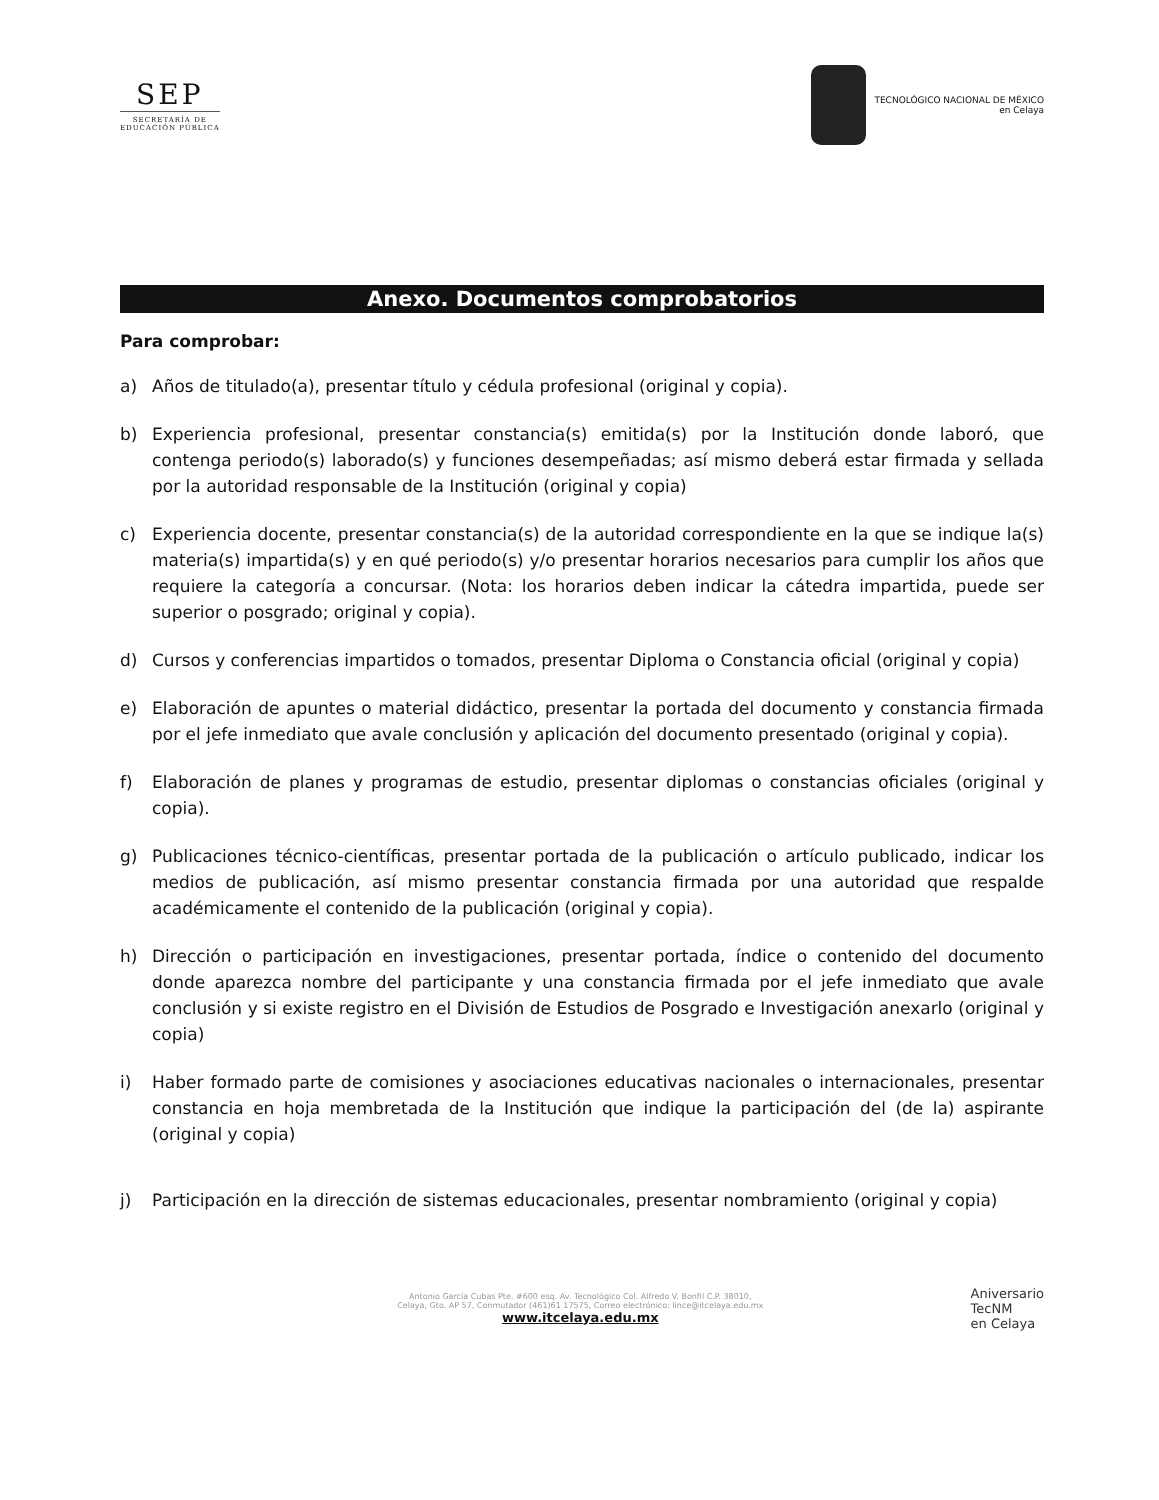SEP
SECRETARÍA DE
EDUCACIÓN PÚBLICA
TECNOLÓGICO NACIONAL DE MÉXICO
en Celaya
Anexo. Documentos comprobatorios
Para comprobar:
a) Años de titulado(a), presentar título y cédula profesional (original y copia).
b) Experiencia profesional, presentar constancia(s) emitida(s) por la Institución donde laboró, que contenga periodo(s) laborado(s) y funciones desempeñadas; así mismo deberá estar firmada y sellada por la autoridad responsable de la Institución (original y copia)
c) Experiencia docente, presentar constancia(s) de la autoridad correspondiente en la que se indique la(s) materia(s) impartida(s) y en qué periodo(s) y/o presentar horarios necesarios para cumplir los años que requiere la categoría a concursar. (Nota: los horarios deben indicar la cátedra impartida, puede ser superior o posgrado; original y copia).
d) Cursos y conferencias impartidos o tomados, presentar Diploma o Constancia oficial (original y copia)
e) Elaboración de apuntes o material didáctico, presentar la portada del documento y constancia firmada por el jefe inmediato que avale conclusión y aplicación del documento presentado (original y copia).
f) Elaboración de planes y programas de estudio, presentar diplomas o constancias oficiales (original y copia).
g) Publicaciones técnico-científicas, presentar portada de la publicación o artículo publicado, indicar los medios de publicación, así mismo presentar constancia firmada por una autoridad que respalde académicamente el contenido de la publicación (original y copia).
h) Dirección o participación en investigaciones, presentar portada, índice o contenido del documento donde aparezca nombre del participante y una constancia firmada por el jefe inmediato que avale conclusión y si existe registro en el División de Estudios de Posgrado e Investigación anexarlo (original y copia)
i) Haber formado parte de comisiones y asociaciones educativas nacionales o internacionales, presentar constancia en hoja membretada de la Institución que indique la participación del (de la) aspirante (original y copia)
j) Participación en la dirección de sistemas educacionales, presentar nombramiento (original y copia)
Antonio García Cubas Pte. #600 esq. Av. Tecnológico Col. Alfredo V. Bonfil C.P. 38010,
Celaya, Gto. AP 57, Conmutador (461)61 17575, Correo electrónico: lince@itcelaya.edu.mx
www.itcelaya.edu.mx
Aniversario
TecNM
en Celaya